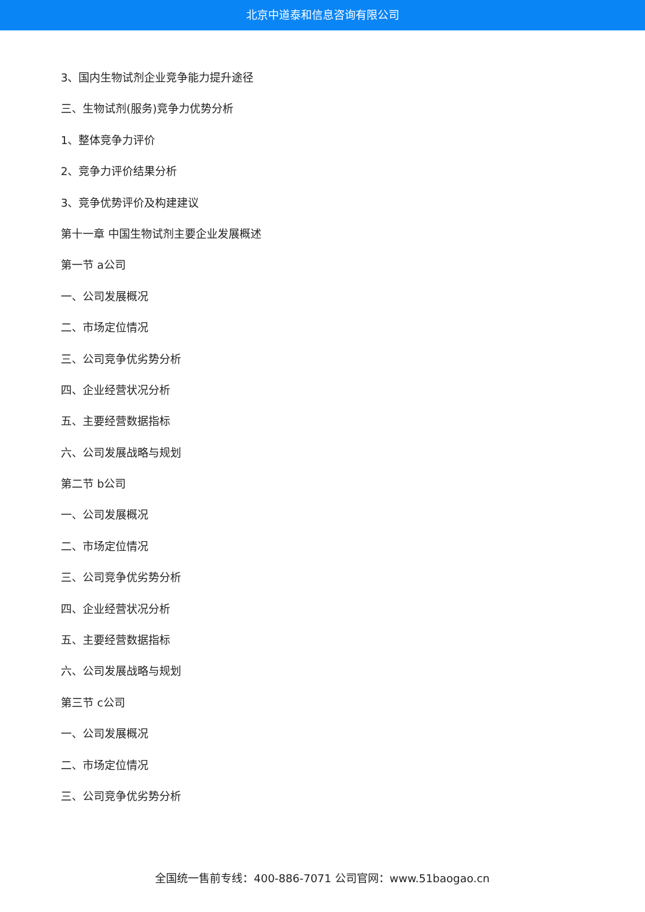北京中道泰和信息咨询有限公司
3、国内生物试剂企业竞争能力提升途径
三、生物试剂(服务)竞争力优势分析
1、整体竞争力评价
2、竞争力评价结果分析
3、竞争优势评价及构建建议
第十一章 中国生物试剂主要企业发展概述
第一节 a公司
一、公司发展概况
二、市场定位情况
三、公司竞争优劣势分析
四、企业经营状况分析
五、主要经营数据指标
六、公司发展战略与规划
第二节 b公司
一、公司发展概况
二、市场定位情况
三、公司竞争优劣势分析
四、企业经营状况分析
五、主要经营数据指标
六、公司发展战略与规划
第三节 c公司
一、公司发展概况
二、市场定位情况
三、公司竞争优劣势分析
全国统一售前专线：400-886-7071 公司官网：www.51baogao.cn